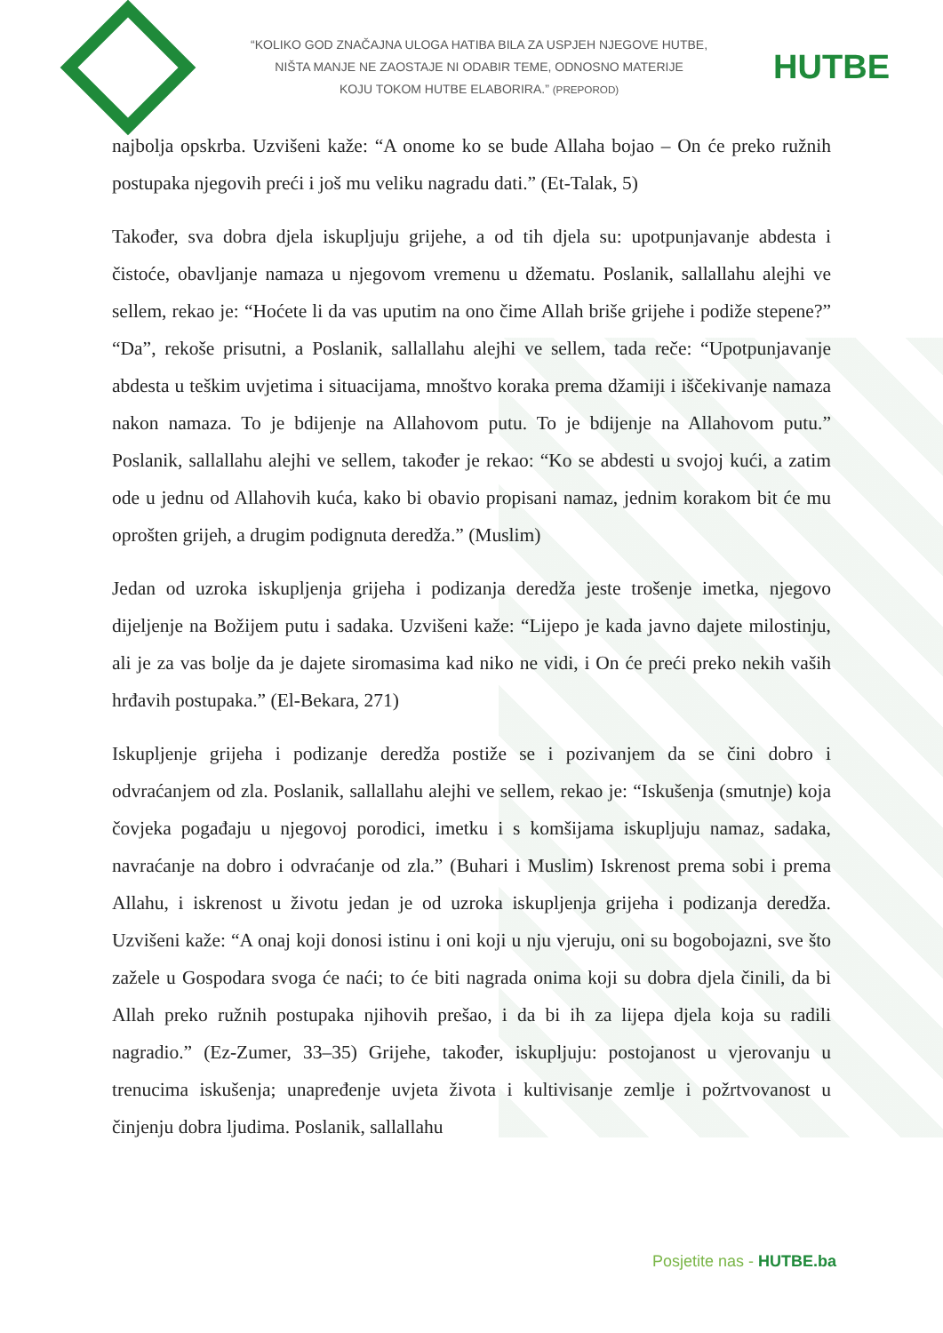“KOLIKO GOD ZNAČAJNA ULOGA HATIBA BILA ZA USPJEH NJEGOVE HUTBE,
NIŠTA MANJE NE ZAOSTAJE NI ODABIR TEME, ODNOSNO MATERIJE
KOJU TOKOM HUTBE ELABORIRA.” (PREPOROD)
HUTBE
najbolja opskrba. Uzvišeni kaže: “A onome ko se bude Allaha bojao – On će preko ružnih postupaka njegovih preći i još mu veliku nagradu dati.” (Et-Talak, 5)
Također, sva dobra djela iskupljuju grijehe, a od tih djela su: upotpunjavanje abdesta i čistoće, obavljanje namaza u njegovom vremenu u džematu. Poslanik, sallallahu alejhi ve sellem, rekao je: “Hoćete li da vas uputim na ono čime Allah briše grijehe i podiže stepene?” “Da”, rekoše prisutni, a Poslanik, sallallahu alejhi ve sellem, tada reče: “Upotpunjavanje abdesta u teškim uvjetima i situacijama, mnoštvo koraka prema džamiji i iščekivanje namaza nakon namaza. To je bdijenje na Allahovom putu. To je bdijenje na Allahovom putu.” Poslanik, sallallahu alejhi ve sellem, također je rekao: “Ko se abdesti u svojoj kući, a zatim ode u jednu od Allahovih kuća, kako bi obavio propisani namaz, jednim korakom bit će mu oprošten grijeh, a drugim podignuta deredža.” (Muslim)
Jedan od uzroka iskupljenja grijeha i podizanja deredža jeste trošenje imetka, njegovo dijeljenje na Božijem putu i sadaka. Uzvišeni kaže: “Lijepo je kada javno dajete milostinju, ali je za vas bolje da je dajete siromasima kad niko ne vidi, i On će preći preko nekih vaših hrđavih postupaka.” (El-Bekara, 271)
Iskupljenje grijeha i podizanje deredža postiže se i pozivanjem da se čini dobro i odvraćanjem od zla. Poslanik, sallallahu alejhi ve sellem, rekao je: “Iskušenja (smutnje) koja čovjeka pogađaju u njegovoj porodici, imetku i s komšijama iskupljuju namaz, sadaka, navraćanje na dobro i odvraćanje od zla.” (Buhari i Muslim) Iskrenost prema sobi i prema Allahu, i iskrenost u životu jedan je od uzroka iskupljenja grijeha i podizanja deredža. Uzvišeni kaže: “A onaj koji donosi istinu i oni koji u nju vjeruju, oni su bogobojazni, sve što zažele u Gospodara svoga će naći; to će biti nagrada onima koji su dobra djela činili, da bi Allah preko ružnih postupaka njihovih prešao, i da bi ih za lijepa djela koja su radili nagradio.” (Ez-Zumer, 33–35) Grijehe, također, iskupljuju: postojanost u vjerovanju u trenucima iskušenja; unapređenje uvjeta života i kultivisanje zemlje i požrtvovanost u činjenju dobra ljudima. Poslanik, sallallahu
Posjetite nas - HUTBE.ba